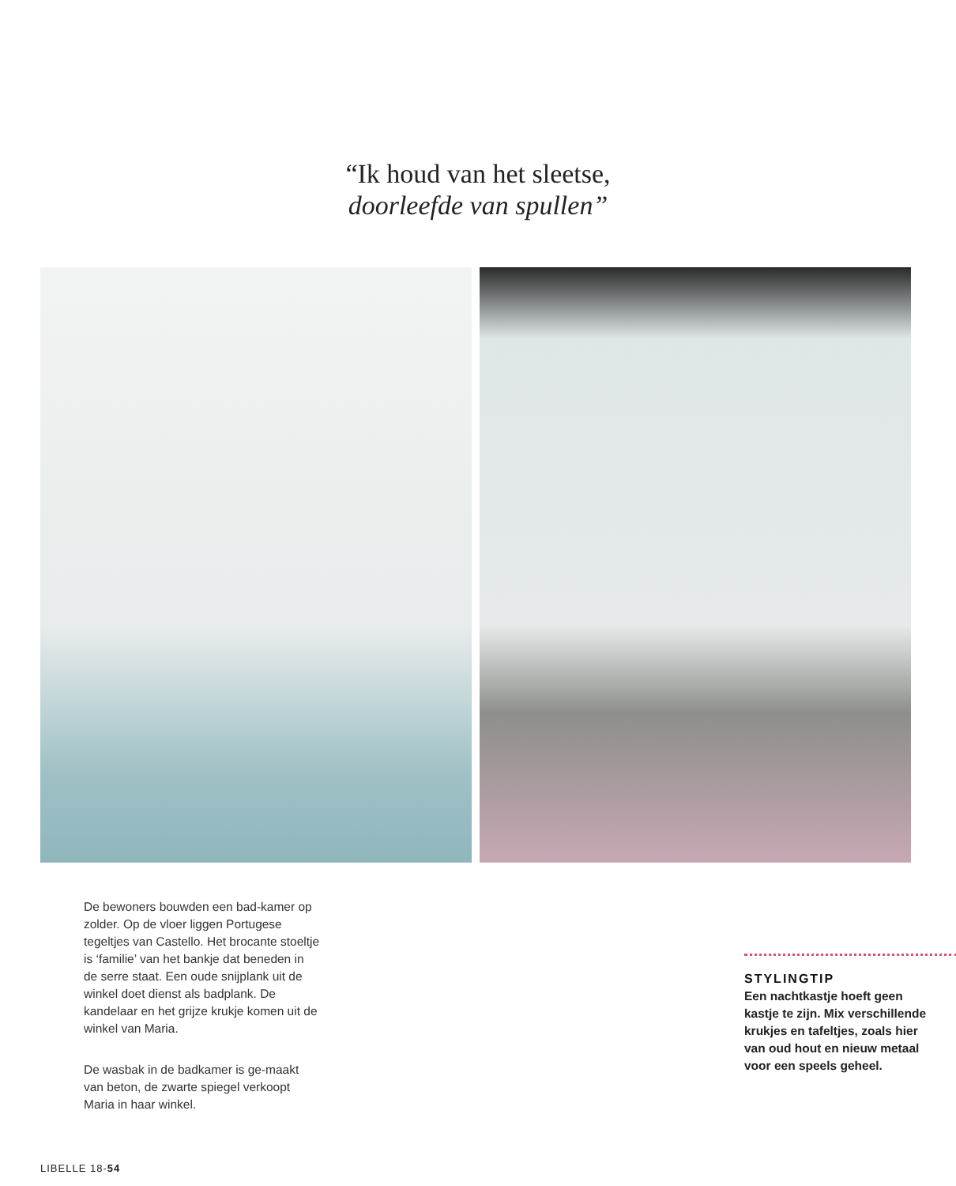“Ik houd van het sleetse,
doorleefde van spullen”
De bewoners bouwden een bad-kamer op zolder. Op de vloer liggen Portugese tegeltjes van Castello. Het brocante stoeltje is ‘familie’ van het bankje dat beneden in de serre staat. Een oude snijplank uit de winkel doet dienst als badplank. De kandelaar en het grijze krukje komen uit de winkel van Maria.
De wasbak in de badkamer is ge-maakt van beton, de zwarte spiegel verkoopt Maria in haar winkel.
STYLINGTIP
Een nachtkastje hoeft geen kastje te zijn. Mix verschillende krukjes en tafeltjes, zoals hier van oud hout en nieuw metaal voor een speels geheel.
LIBELLE 18-54